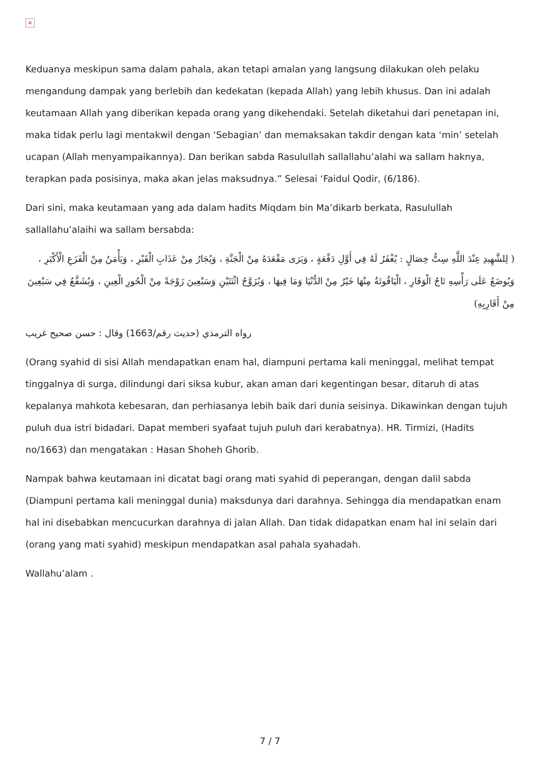×
Keduanya meskipun sama dalam pahala, akan tetapi amalan yang langsung dilakukan oleh pelaku mengandung dampak yang berlebih dan kedekatan (kepada Allah) yang lebih khusus. Dan ini adalah keutamaan Allah yang diberikan kepada orang yang dikehendaki. Setelah diketahui dari penetapan ini, maka tidak perlu lagi mentakwil dengan ‘Sebagian’ dan memaksakan takdir dengan kata ‘min’ setelah ucapan (Allah menyampaikannya). Dan berikan sabda Rasulullah sallallahu’alahi wa sallam haknya, terapkan pada posisinya, maka akan jelas maksudnya.” Selesai ‘Faidul Qodir, (6/186).
Dari sini, maka keutamaan yang ada dalam hadits Miqdam bin Ma’dikarb berkata, Rasulullah sallallahu’alaihi wa sallam bersabda:
( لِلشَّهِيدِ عِنْدَ اللَّهِ سِتُّ خِصَالٍ : يُغْفَرُ لَهُ فِي أَوَّلِ دَفْعَةٍ ، وَيَرَى مَقْعَدَهُ مِنْ الْجَنَّةِ ، وَيُجَارُ مِنْ عَذَابِ الْقَبْرِ ، وَيَأْمَنُ مِنْ الْفَزَعِ الْأَكْبَرِ ، وَيُوضَعُ عَلَى رَأْسِهِ تَاجُ الْوَقَارِ ، الْيَاقُوتَةُ مِنْهَا خَيْرٌ مِنْ الدُّنْيَا وَمَا فِيهَا ، وَيُزَوَّجُ اثْنَتَيْنِ وَسَبْعِينَ زَوْجَةً مِنْ الْحُورِ الْعِينِ ، وَيُشَفَّعُ فِي سَبْعِينَ مِنْ أَقَارِبِهِ)
رواه الترمذي (حديث رقم/1663) وقال : حسن صحيح غريب
(Orang syahid di sisi Allah mendapatkan enam hal, diampuni pertama kali meninggal, melihat tempat tinggalnya di surga, dilindungi dari siksa kubur, akan aman dari kegentingan besar, ditaruh di atas kepalanya mahkota kebesaran, dan perhiasanya lebih baik dari dunia seisinya. Dikawinkan dengan tujuh puluh dua istri bidadari. Dapat memberi syafaat tujuh puluh dari kerabatnya). HR. Tirmizi, (Hadits no/1663) dan mengatakan : Hasan Shoheh Ghorib.
Nampak bahwa keutamaan ini dicatat bagi orang mati syahid di peperangan, dengan dalil sabda (Diampuni pertama kali meninggal dunia) maksdunya dari darahnya. Sehingga dia mendapatkan enam hal ini disebabkan mencucurkan darahnya di jalan Allah. Dan tidak didapatkan enam hal ini selain dari (orang yang mati syahid) meskipun mendapatkan asal pahala syahadah.
Wallahu’alam .
7 / 7